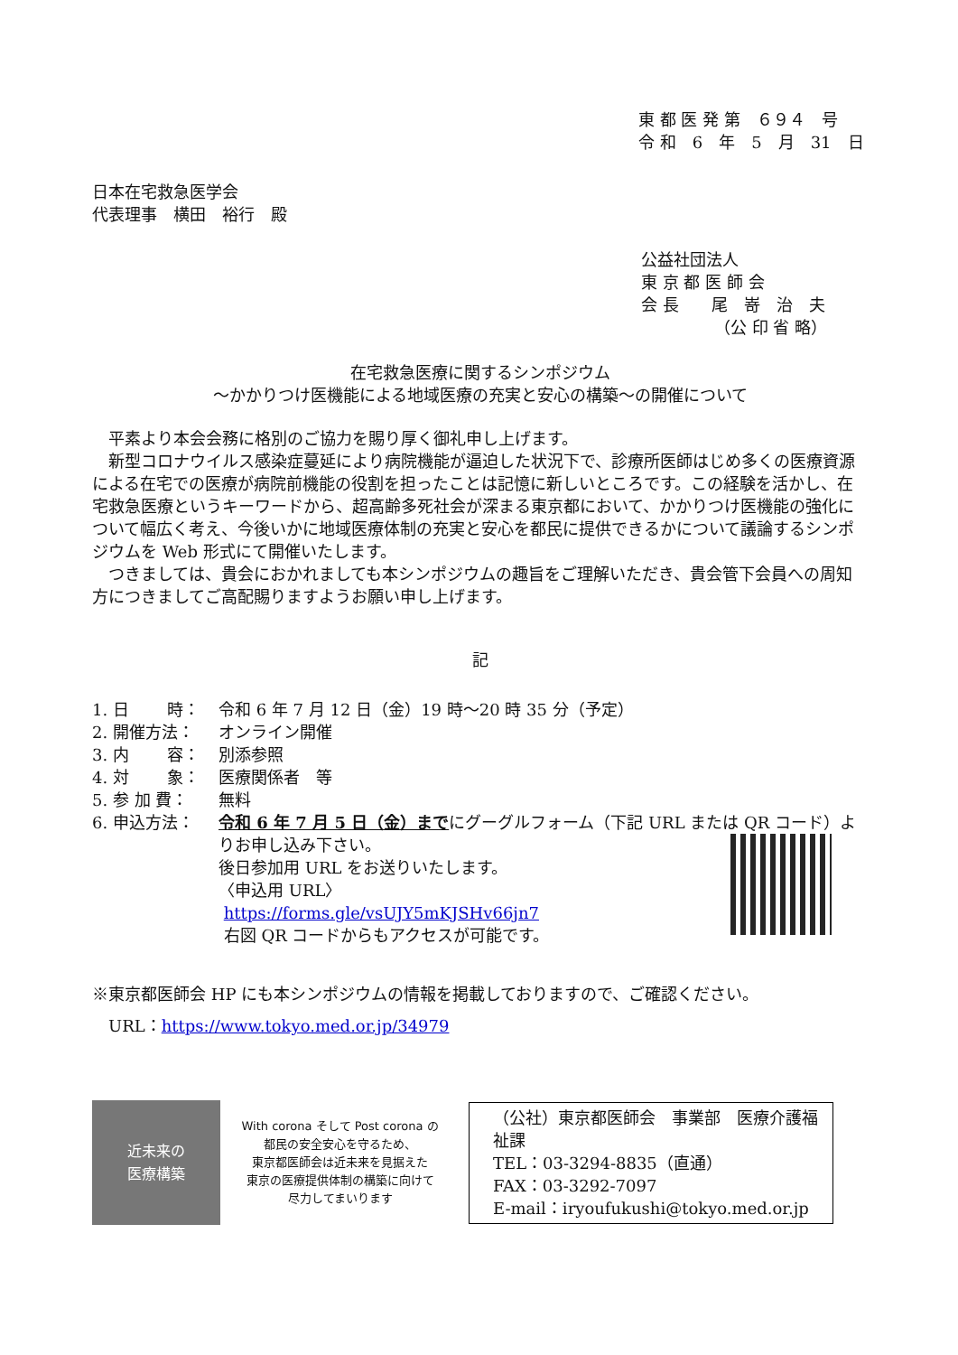東 都 医 発 第　６９４　号
令 和　6　年　5　月　31　日
日本在宅救急医学会
代表理事　横田　裕行　殿
公益社団法人
東 京 都 医 師 会
会 長　　尾　嵜　治　夫
　　　　　（公 印 省 略）
在宅救急医療に関するシンポジウム
～かかりつけ医機能による地域医療の充実と安心の構築～の開催について
平素より本会会務に格別のご協力を賜り厚く御礼申し上げます。
新型コロナウイルス感染症蔓延により病院機能が逼迫した状況下で、診療所医師はじめ多くの医療資源による在宅での医療が病院前機能の役割を担ったことは記憶に新しいところです。この経験を活かし、在宅救急医療というキーワードから、超高齢多死社会が深まる東京都において、かかりつけ医機能の強化について幅広く考え、今後いかに地域医療体制の充実と安心を都民に提供できるかについて議論するシンポジウムを Web 形式にて開催いたします。
つきましては、貴会におかれましても本シンポジウムの趣旨をご理解いただき、貴会管下会員への周知方につきましてご高配賜りますようお願い申し上げます。
記
1. 日　　 時： 令和 6 年 7 月 12 日（金）19 時～20 時 35 分（予定）
2. 開催方法： オンライン開催
3. 内　　 容： 別添参照
4. 対　　 象： 医療関係者　等
5. 参 加 費： 無料
6. 申込方法： 令和 6 年 7 月 5 日（金）までにグーグルフォーム（下記 URL または QR コード）よりお申し込み下さい。
後日参加用 URL をお送りいたします。
〈申込用 URL〉
https://forms.gle/vsUJY5mKJSHv66jn7
右図 QR コードからもアクセスが可能です。
※東京都医師会 HP にも本シンポジウムの情報を掲載しておりますので、ご確認ください。
　URL：https://www.tokyo.med.or.jp/34979
近未来の
医療構築
With corona そして Post corona の
都民の安全安心を守るため、
東京都医師会は近未来を見据えた
東京の医療提供体制の構築に向けて
尽力してまいります
（公社）東京都医師会　事業部　医療介護福祉課
TEL：03-3294-8835（直通）
FAX：03-3292-7097
E-mail：iryoufukushi@tokyo.med.or.jp